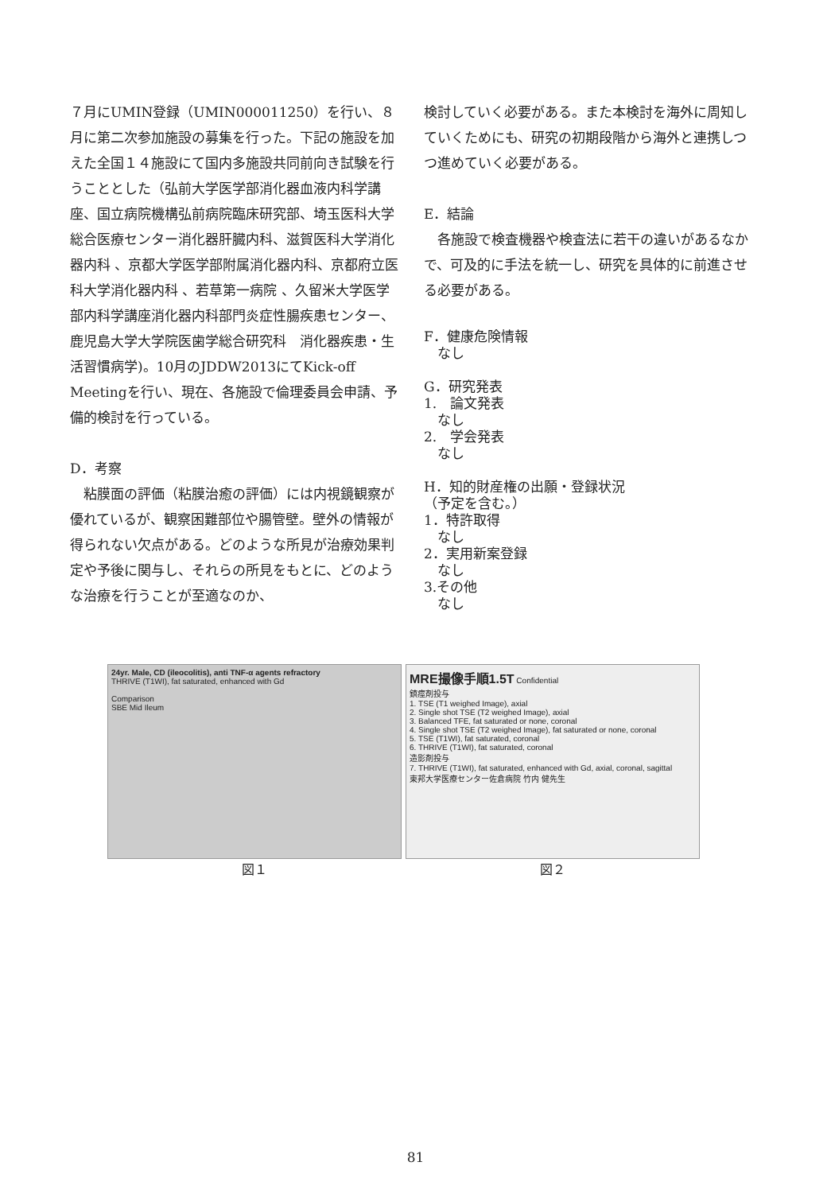７月にUMIN登録（UMIN000011250）を行い、８月に第二次参加施設の募集を行った。下記の施設を加えた全国１４施設にて国内多施設共同前向き試験を行うこととした（弘前大学医学部消化器血液内科学講座、国立病院機構弘前病院臨床研究部、埼玉医科大学総合医療センター消化器肝臓内科、滋賀医科大学消化器内科 、京都大学医学部附属消化器内科、京都府立医科大学消化器内科 、若草第一病院 、久留米大学医学部内科学講座消化器内科部門炎症性腸疾患センター、鹿児島大学大学院医歯学総合研究科　消化器疾患・生活習慣病学)。10月のJDDW2013にてKick-off Meetingを行い、現在、各施設で倫理委員会申請、予備的検討を行っている。
D．考察
　粘膜面の評価（粘膜治癒の評価）には内視鏡観察が優れているが、観察困難部位や腸管壁。壁外の情報が得られない欠点がある。どのような所見が治療効果判定や予後に関与し、それらの所見をもとに、どのような治療を行うことが至適なのか、
検討していく必要がある。また本検討を海外に周知していくためにも、研究の初期段階から海外と連携しつつ進めていく必要がある。
E．結論
　各施設で検査機器や検査法に若干の違いがあるなかで、可及的に手法を統一し、研究を具体的に前進させる必要がある。
F．健康危険情報
　なし
G．研究発表
1.　論文発表
　なし
2.　学会発表
　なし
H．知的財産権の出願・登録状況
（予定を含む。）
1．特許取得
　なし
2．実用新案登録
　なし
3.その他
　なし
24yr. Male, CD (ileocolitis), anti TNF-α agents refractory
THRIVE (T1WI), fat saturated, enhanced with Gd
Comparison
SBE Mid Ileum
図１
MRE撮像手順1.5T Confidential
鎮痙剤投与
1. TSE (T1 weighed Image), axial
2. Single shot TSE (T2 weighed Image), axial
3. Balanced TFE, fat saturated or none, coronal
4. Single shot TSE (T2 weighed Image), fat saturated or none, coronal
5. TSE (T1WI), fat saturated, coronal
6. THRIVE (T1WI), fat saturated, coronal
造影剤投与
7. THRIVE (T1WI), fat saturated, enhanced with Gd, axial, coronal, sagittal
東邦大学医療センター佐倉病院 竹内 健先生
図２
81